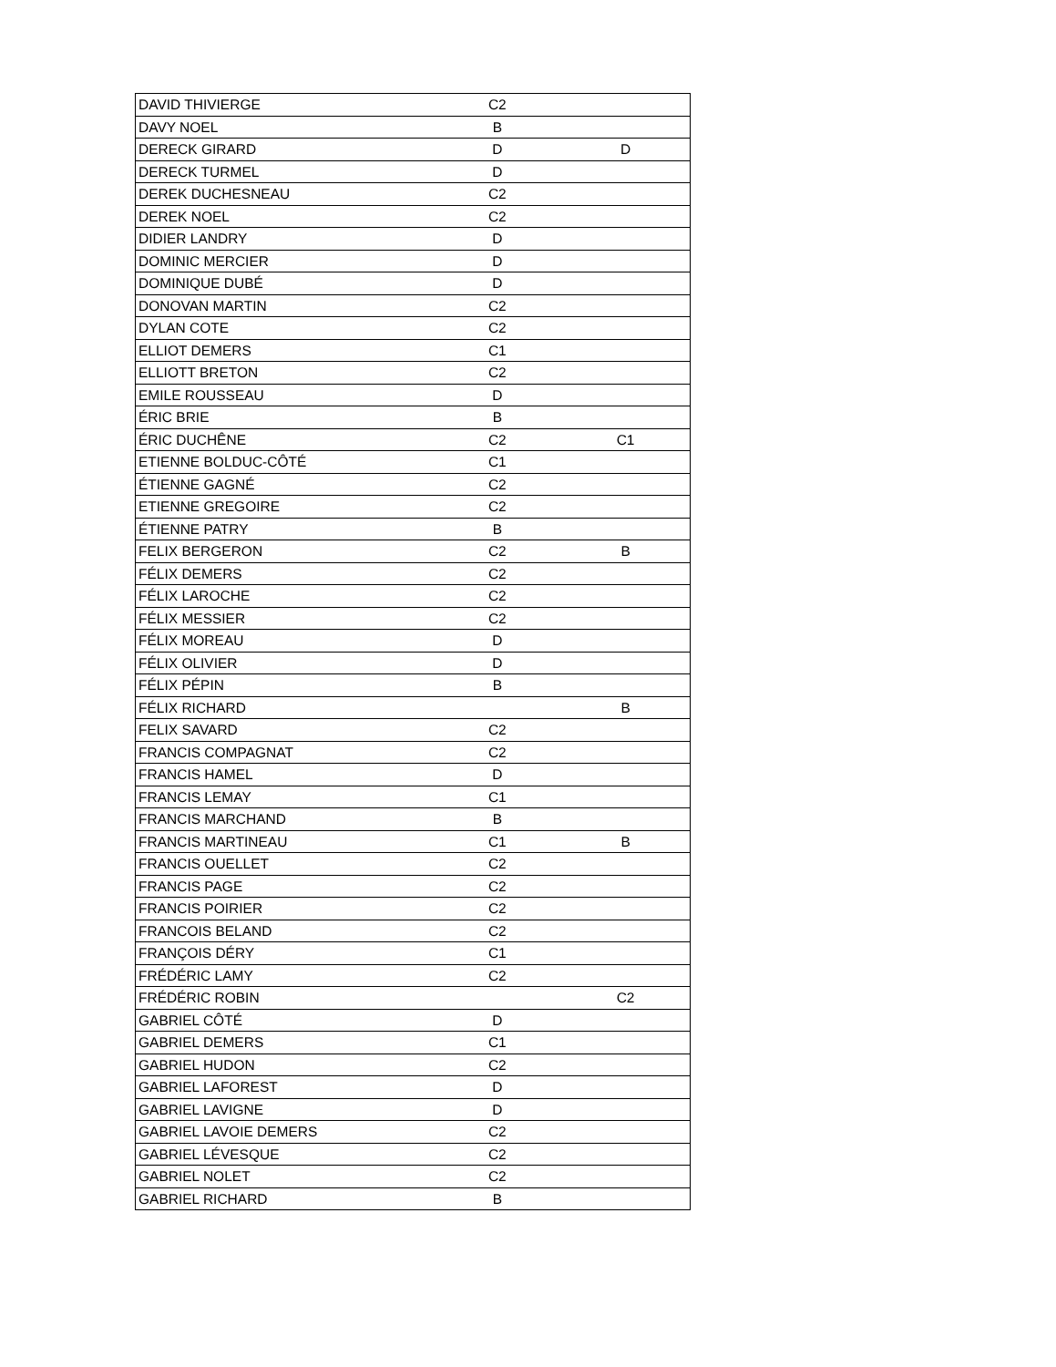| DAVID THIVIERGE | C2 | |
| DAVY NOEL | B | |
| DERECK GIRARD | D | D |
| DERECK TURMEL | D | |
| DEREK DUCHESNEAU | C2 | |
| DEREK NOEL | C2 | |
| DIDIER LANDRY | D | |
| DOMINIC MERCIER | D | |
| DOMINIQUE DUBÉ | D | |
| DONOVAN MARTIN | C2 | |
| DYLAN COTE | C2 | |
| ELLIOT DEMERS | C1 | |
| ELLIOTT BRETON | C2 | |
| EMILE ROUSSEAU | D | |
| ÉRIC BRIE | B | |
| ÉRIC DUCHÊNE | C2 | C1 |
| ETIENNE BOLDUC-CÔTÉ | C1 | |
| ÉTIENNE GAGNÉ | C2 | |
| ETIENNE GREGOIRE | C2 | |
| ÉTIENNE PATRY | B | |
| FELIX BERGERON | C2 | B |
| FÉLIX DEMERS | C2 | |
| FÉLIX LAROCHE | C2 | |
| FÉLIX MESSIER | C2 | |
| FÉLIX MOREAU | D | |
| FÉLIX OLIVIER | D | |
| FÉLIX PÉPIN | B | |
| FÉLIX RICHARD | | B |
| FELIX SAVARD | C2 | |
| FRANCIS COMPAGNAT | C2 | |
| FRANCIS HAMEL | D | |
| FRANCIS LEMAY | C1 | |
| FRANCIS MARCHAND | B | |
| FRANCIS MARTINEAU | C1 | B |
| FRANCIS OUELLET | C2 | |
| FRANCIS PAGE | C2 | |
| FRANCIS POIRIER | C2 | |
| FRANCOIS BELAND | C2 | |
| FRANÇOIS DÉRY | C1 | |
| FRÉDÉRIC LAMY | C2 | |
| FRÉDÉRIC ROBIN | | C2 |
| GABRIEL CÔTÉ | D | |
| GABRIEL DEMERS | C1 | |
| GABRIEL HUDON | C2 | |
| GABRIEL LAFOREST | D | |
| GABRIEL LAVIGNE | D | |
| GABRIEL LAVOIE DEMERS | C2 | |
| GABRIEL LÉVESQUE | C2 | |
| GABRIEL NOLET | C2 | |
| GABRIEL RICHARD | B | |